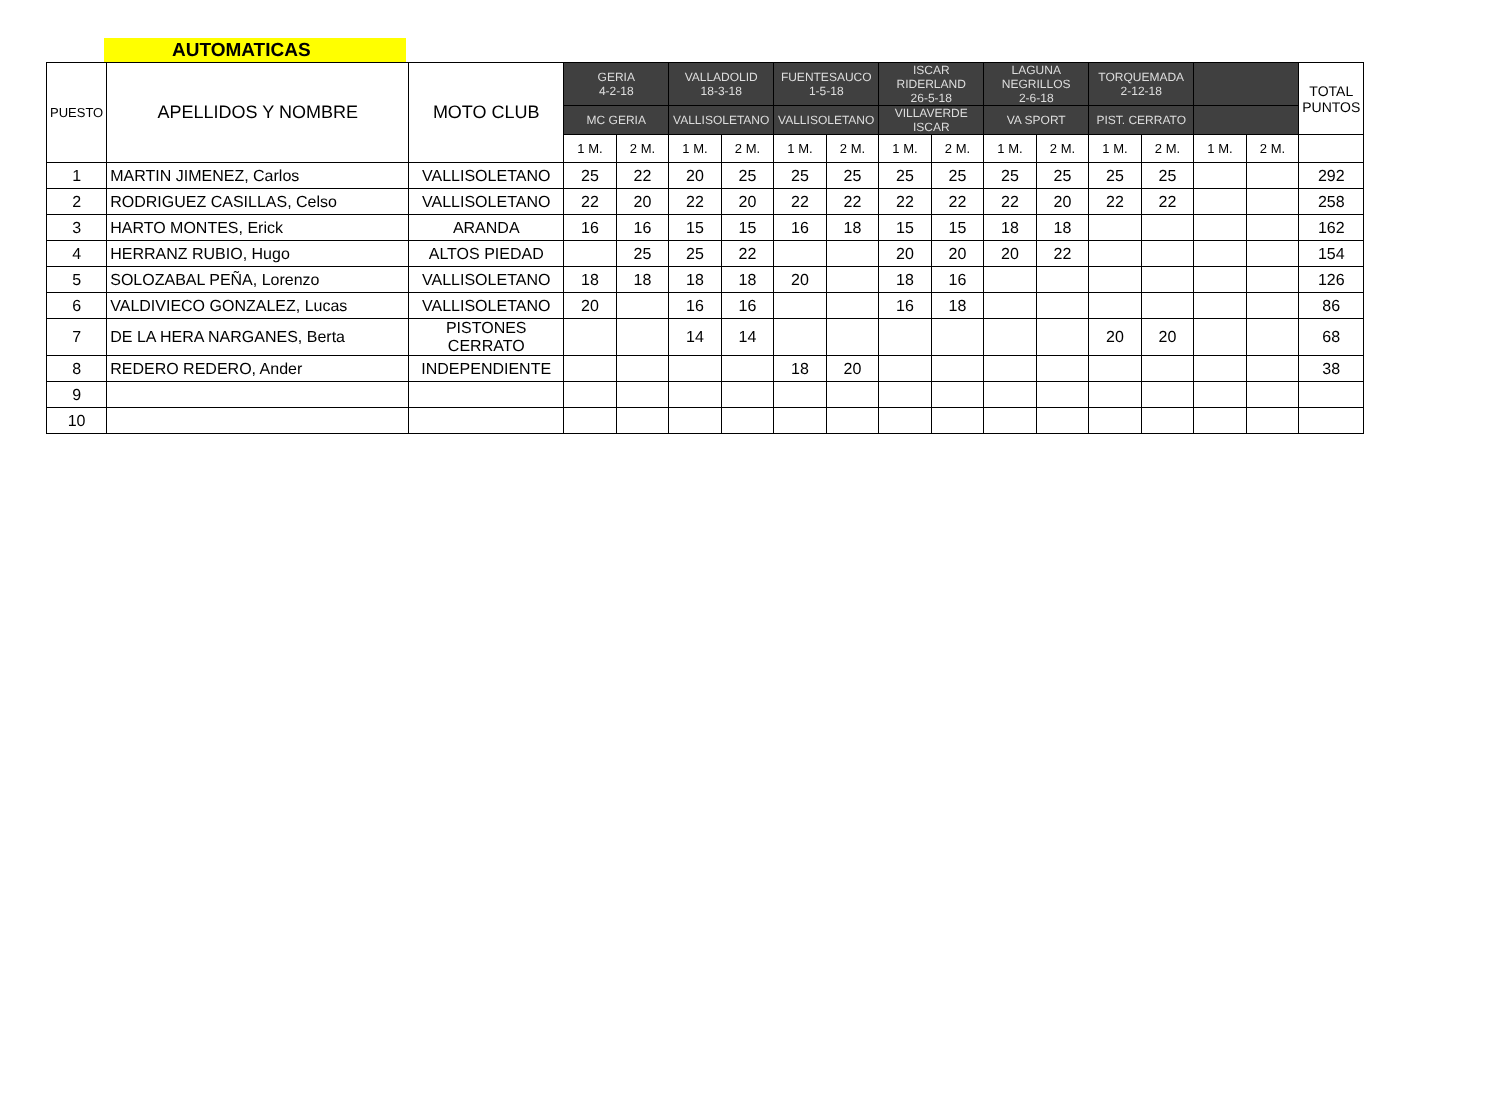AUTOMATICAS
| PUESTO | APELLIDOS Y NOMBRE | MOTO CLUB | GERIA 4-2-18 | | VALLADOLID 18-3-18 | | FUENTESAUCO 1-5-18 | | ISCAR RIDERLAND 26-5-18 | | LAGUNA NEGRILLOS 2-6-18 | | TORQUEMADA 2-12-18 | | | | TOTAL PUNTOS |
| --- | --- | --- | --- | --- | --- | --- | --- | --- | --- | --- | --- | --- | --- | --- | --- | --- | --- |
| | | | MC GERIA | | VALLISOLETANO | | VALLISOLETANO | | VILLAVERDE ISCAR | | VA SPORT | | PIST. CERRATO | | | | |
| | | | 1 M. | 2 M. | 1 M. | 2 M. | 1 M. | 2 M. | 1 M. | 2 M. | 1 M. | 2 M. | 1 M. | 2 M. | 1 M. | 2 M. | |
| 1 | MARTIN JIMENEZ, Carlos | VALLISOLETANO | 25 | 22 | 20 | 25 | 25 | 25 | 25 | 25 | 25 | 25 | 25 | 25 | | | 292 |
| 2 | RODRIGUEZ CASILLAS, Celso | VALLISOLETANO | 22 | 20 | 22 | 20 | 22 | 22 | 22 | 22 | 22 | 20 | 22 | 22 | | | 258 |
| 3 | HARTO MONTES, Erick | ARANDA | 16 | 16 | 15 | 15 | 16 | 18 | 15 | 15 | 18 | 18 | | | | | 162 |
| 4 | HERRANZ RUBIO, Hugo | ALTOS PIEDAD | | 25 | 25 | 22 | | | 20 | 20 | 20 | 22 | | | | | 154 |
| 5 | SOLOZABAL PEÑA, Lorenzo | VALLISOLETANO | 18 | 18 | 18 | 18 | 20 | | 18 | 16 | | | | | | | 126 |
| 6 | VALDIVIECO GONZALEZ, Lucas | VALLISOLETANO | 20 | | 16 | 16 | | | 16 | 18 | | | | | | | 86 |
| 7 | DE LA HERA NARGANES, Berta | PISTONES CERRATO | | | 14 | 14 | | | | | | | 20 | 20 | | | 68 |
| 8 | REDERO REDERO, Ander | INDEPENDIENTE | | | | | 18 | 20 | | | | | | | | | 38 |
| 9 | | | | | | | | | | | | | | | | | |
| 10 | | | | | | | | | | | | | | | | | |